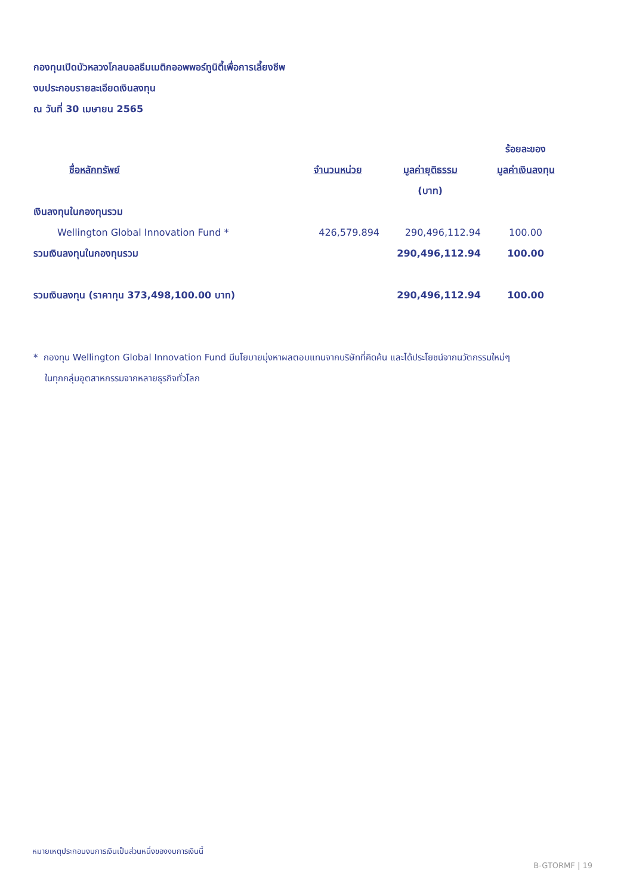กองทุนเปิดบัวหลวงโกลบอลธีมเมติกออพพอร์ทูนิตี้เพื่อการเลี้ยงชีพ
งบประกอบรายละเอียดเงินลงทุน
ณ วันที่ 30 เมษายน 2565
| | | | ร้อยละของ |
| --- | --- | --- | --- |
| ชื่อหลักทรัพย์ | จำนวนหน่วย | มูลค่ายุติธรรม | มูลค่าเงินลงทุน |
| | | (บาท) | |
| เงินลงทุนในกองทุนรวม | | | |
| Wellington Global Innovation Fund * | 426,579.894 | 290,496,112.94 | 100.00 |
| รวมเงินลงทุนในกองทุนรวม | | 290,496,112.94 | 100.00 |
| รวมเงินลงทุน (ราคาทุน 373,498,100.00 บาท) | | 290,496,112.94 | 100.00 |
* กองทุน Wellington Global Innovation Fund มีนโยบายมุ่งหาผลตอบแทนจากบริษัทที่คิดค้น และได้ประโยชน์จากนวัตกรรมใหม่ๆ
ในทุกกลุ่มอุตสาหกรรมจากหลายธุรกิจทั่วโลก
หมายเหตุประกอบงบการเงินเป็นส่วนหนึ่งของงบการเงินนี้
B-GTORMF | 19